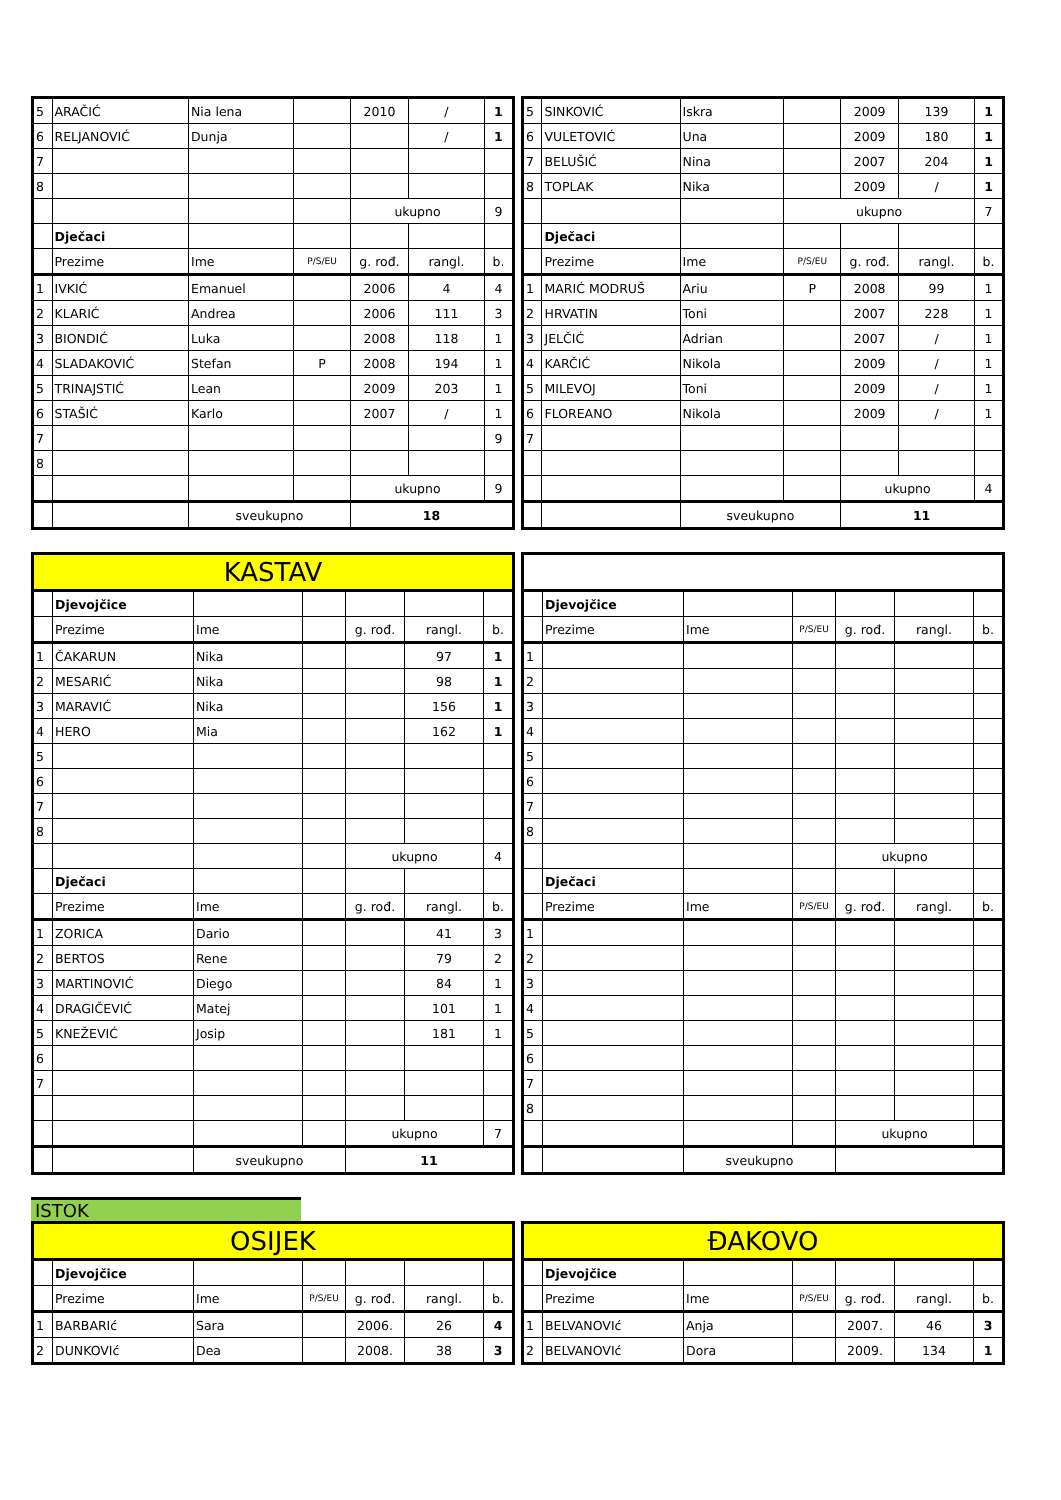| 5 | ARAČIĆ | Nia lena | | 2010 | / | 1 |
| 6 | RELJANOVIĆ | Dunja | | | / | 1 |
| 7 | | | | | | |
| 8 | | | | | | |
| | | | | ukupno | | 9 |
| | Dječaci | | | | | |
| | Prezime | Ime | P/S/EU | g. rođ. | rangl. | b. |
| 1 | IVKIĆ | Emanuel | | 2006 | 4 | 4 |
| 2 | KLARIĆ | Andrea | | 2006 | 111 | 3 |
| 3 | BIONDIĆ | Luka | | 2008 | 118 | 1 |
| 4 | SLADAKOVIĆ | Stefan | P | 2008 | 194 | 1 |
| 5 | TRINAJSTIĆ | Lean | | 2009 | 203 | 1 |
| 6 | STAŠIĆ | Karlo | | 2007 | / | 1 |
| 7 | | | | | | 9 |
| 8 | | | | | | |
| | | | | ukupno | | 9 |
| | | sveukupno | | 18 | | |
| 5 | SINKOVIĆ | Iskra | | 2009 | 139 | 1 |
| 6 | VULETOVIĆ | Una | | 2009 | 180 | 1 |
| 7 | BELUŠIĆ | Nina | | 2007 | 204 | 1 |
| 8 | TOPLAK | Nika | | 2009 | / | 1 |
| | | | ukupno | | | 7 |
| | Dječaci | | | | | |
| | Prezime | Ime | P/S/EU | g. rođ. | rangl. | b. |
| 1 | MARIĆ MODRUŠ | Ariu | P | 2008 | 99 | 1 |
| 2 | HRVATIN | Toni | | 2007 | 228 | 1 |
| 3 | JELČIĆ | Adrian | | 2007 | / | 1 |
| 4 | KARČIĆ | Nikola | | 2009 | / | 1 |
| 5 | MILEVOJ | Toni | | 2009 | / | 1 |
| 6 | FLOREANO | Nikola | | 2009 | / | 1 |
| 7 | | | | | | |
| | | | | ukupno | | 4 |
| | | sveukupno | | 11 | | |
| KASTAV | | | | | | |
| | Djevojčice | | | | | |
| | Prezime | Ime | | g. rođ. | rangl. | b. |
| 1 | ČAKARUN | Nika | | | 97 | 1 |
| 2 | MESARIĆ | Nika | | | 98 | 1 |
| 3 | MARAVIĆ | Nika | | | 156 | 1 |
| 4 | HERO | Mia | | | 162 | 1 |
| 5 | | | | | | |
| 6 | | | | | | |
| 7 | | | | | | |
| 8 | | | | | | |
| | | | | ukupno | | 4 |
| | Dječaci | | | | | |
| | Prezime | Ime | | g. rođ. | rangl. | b. |
| 1 | ZORICA | Dario | | | 41 | 3 |
| 2 | BERTOS | Rene | | | 79 | 2 |
| 3 | MARTINOVIĆ | Diego | | | 84 | 1 |
| 4 | DRAGIČEVIĆ | Matej | | | 101 | 1 |
| 5 | KNEŽEVIĆ | Josip | | | 181 | 1 |
| 6 | | | | | | |
| 7 | | | | | | |
| | | | | ukupno | | 7 |
| | | sveukupno | | 11 | | |
| | Djevojčice | | | | | |
| | Prezime | Ime | P/S/EU | g. rođ. | rangl. | b. |
| 1 | | | | | | |
| 2 | | | | | | |
| 3 | | | | | | |
| 4 | | | | | | |
| 5 | | | | | | |
| 6 | | | | | | |
| 7 | | | | | | |
| 8 | | | | | | |
| | | | | ukupno | | |
| | Dječaci | | | | | |
| | Prezime | Ime | P/S/EU | g. rođ. | rangl. | b. |
| 1 | | | | | | |
| 2 | | | | | | |
| 3 | | | | | | |
| 4 | | | | | | |
| 5 | | | | | | |
| 6 | | | | | | |
| 7 | | | | | | |
| 8 | | | | | | |
| | | | | ukupno | | |
| | | sveukupno | | | | |
ISTOK
| OSIJEK | | | | | | |
| | Djevojčice | | | | | |
| | Prezime | Ime | P/S/EU | g. rođ. | rangl. | b. |
| 1 | BARBARIć | Sara | | 2006. | 26 | 4 |
| 2 | DUNKOVIć | Dea | | 2008. | 38 | 3 |
| ĐAKOVO | | | | | | |
| | Djevojčice | | | | | |
| | Prezime | Ime | P/S/EU | g. rođ. | rangl. | b. |
| 1 | BELVANOVIć | Anja | | 2007. | 46 | 3 |
| 2 | BELVANOVIć | Dora | | 2009. | 134 | 1 |